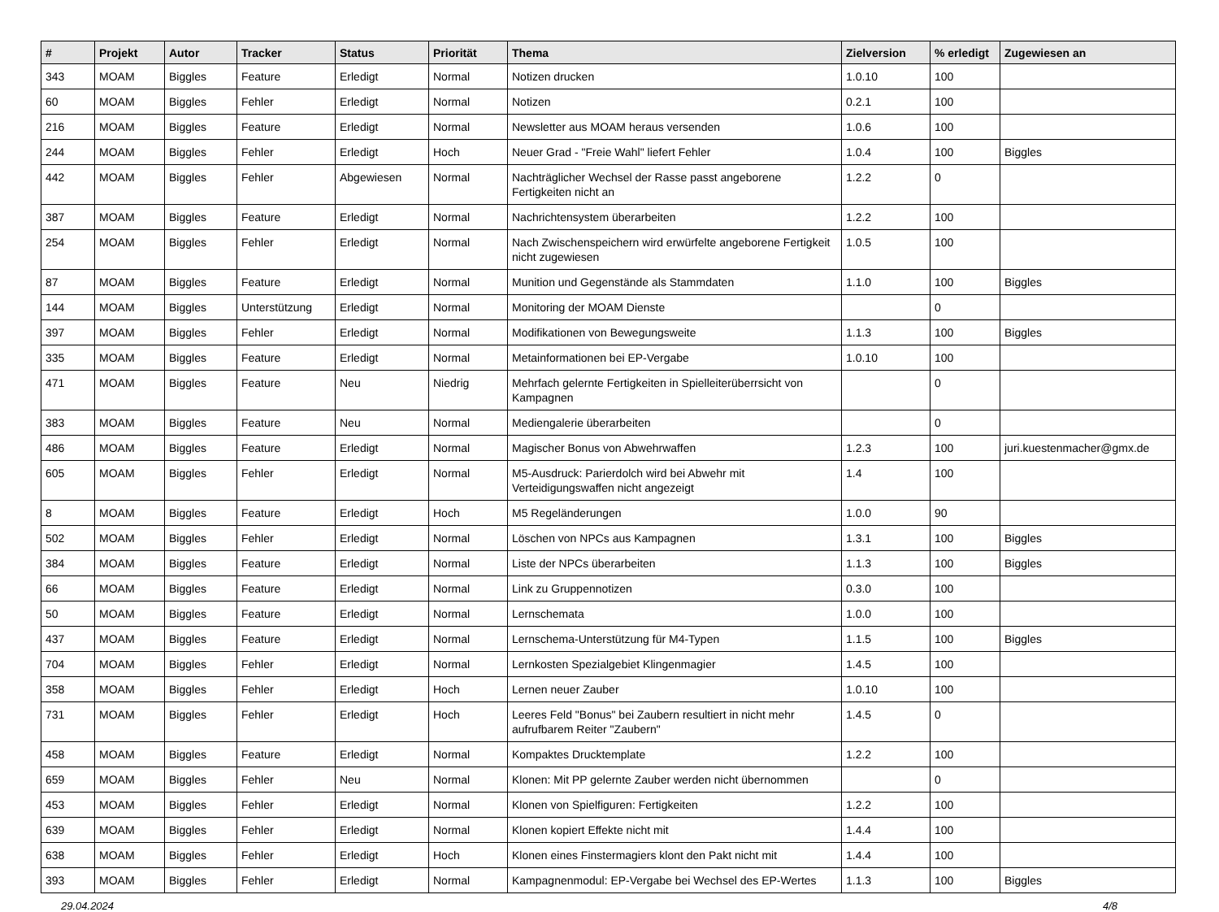| # | Projekt | Autor | Tracker | Status | Priorität | Thema | Zielversion | % erledigt | Zugewiesen an |
| --- | --- | --- | --- | --- | --- | --- | --- | --- | --- |
| 343 | MOAM | Biggles | Feature | Erledigt | Normal | Notizen drucken | 1.0.10 | 100 | |
| 60 | MOAM | Biggles | Fehler | Erledigt | Normal | Notizen | 0.2.1 | 100 | |
| 216 | MOAM | Biggles | Feature | Erledigt | Normal | Newsletter aus MOAM heraus versenden | 1.0.6 | 100 | |
| 244 | MOAM | Biggles | Fehler | Erledigt | Hoch | Neuer Grad - "Freie Wahl" liefert Fehler | 1.0.4 | 100 | Biggles |
| 442 | MOAM | Biggles | Fehler | Abgewiesen | Normal | Nachträglicher Wechsel der Rasse passt angeborene Fertigkeiten nicht an | 1.2.2 | 0 | |
| 387 | MOAM | Biggles | Feature | Erledigt | Normal | Nachrichtensystem überarbeiten | 1.2.2 | 100 | |
| 254 | MOAM | Biggles | Fehler | Erledigt | Normal | Nach Zwischenspeichern wird erwürfelte angeborene Fertigkeit nicht zugewiesen | 1.0.5 | 100 | |
| 87 | MOAM | Biggles | Feature | Erledigt | Normal | Munition und Gegenstände als Stammdaten | 1.1.0 | 100 | Biggles |
| 144 | MOAM | Biggles | Unterstützung | Erledigt | Normal | Monitoring der MOAM Dienste | | 0 | |
| 397 | MOAM | Biggles | Fehler | Erledigt | Normal | Modifikationen von Bewegungsweite | 1.1.3 | 100 | Biggles |
| 335 | MOAM | Biggles | Feature | Erledigt | Normal | Metainformationen bei EP-Vergabe | 1.0.10 | 100 | |
| 471 | MOAM | Biggles | Feature | Neu | Niedrig | Mehrfach gelernte Fertigkeiten in Spielleiterüberrsicht von Kampagnen | | 0 | |
| 383 | MOAM | Biggles | Feature | Neu | Normal | Mediengalerie überarbeiten | | 0 | |
| 486 | MOAM | Biggles | Feature | Erledigt | Normal | Magischer Bonus von Abwehrwaffen | 1.2.3 | 100 | juri.kuestenmacher@gmx.de |
| 605 | MOAM | Biggles | Fehler | Erledigt | Normal | M5-Ausdruck: Parierdolch wird bei Abwehr mit Verteidigungswaffen nicht angezeigt | 1.4 | 100 | |
| 8 | MOAM | Biggles | Feature | Erledigt | Hoch | M5 Regeländerungen | 1.0.0 | 90 | |
| 502 | MOAM | Biggles | Fehler | Erledigt | Normal | Löschen von NPCs aus Kampagnen | 1.3.1 | 100 | Biggles |
| 384 | MOAM | Biggles | Feature | Erledigt | Normal | Liste der NPCs überarbeiten | 1.1.3 | 100 | Biggles |
| 66 | MOAM | Biggles | Feature | Erledigt | Normal | Link zu Gruppennotizen | 0.3.0 | 100 | |
| 50 | MOAM | Biggles | Feature | Erledigt | Normal | Lernschemata | 1.0.0 | 100 | |
| 437 | MOAM | Biggles | Feature | Erledigt | Normal | Lernschema-Unterstützung für M4-Typen | 1.1.5 | 100 | Biggles |
| 704 | MOAM | Biggles | Fehler | Erledigt | Normal | Lernkosten Spezialgebiet Klingenmagier | 1.4.5 | 100 | |
| 358 | MOAM | Biggles | Fehler | Erledigt | Hoch | Lernen neuer Zauber | 1.0.10 | 100 | |
| 731 | MOAM | Biggles | Fehler | Erledigt | Hoch | Leeres Feld "Bonus" bei Zaubern resultiert in nicht mehr aufrufbarem Reiter "Zaubern" | 1.4.5 | 0 | |
| 458 | MOAM | Biggles | Feature | Erledigt | Normal | Kompaktes Drucktemplate | 1.2.2 | 100 | |
| 659 | MOAM | Biggles | Fehler | Neu | Normal | Klonen: Mit PP gelernte Zauber werden nicht übernommen | | 0 | |
| 453 | MOAM | Biggles | Fehler | Erledigt | Normal | Klonen von Spielfiguren: Fertigkeiten | 1.2.2 | 100 | |
| 639 | MOAM | Biggles | Fehler | Erledigt | Normal | Klonen kopiert Effekte nicht mit | 1.4.4 | 100 | |
| 638 | MOAM | Biggles | Fehler | Erledigt | Hoch | Klonen eines Finstermagiers klont den Pakt nicht mit | 1.4.4 | 100 | |
| 393 | MOAM | Biggles | Fehler | Erledigt | Normal | Kampagnenmodul: EP-Vergabe bei Wechsel des EP-Wertes | 1.1.3 | 100 | Biggles |
29.04.2024 4/8